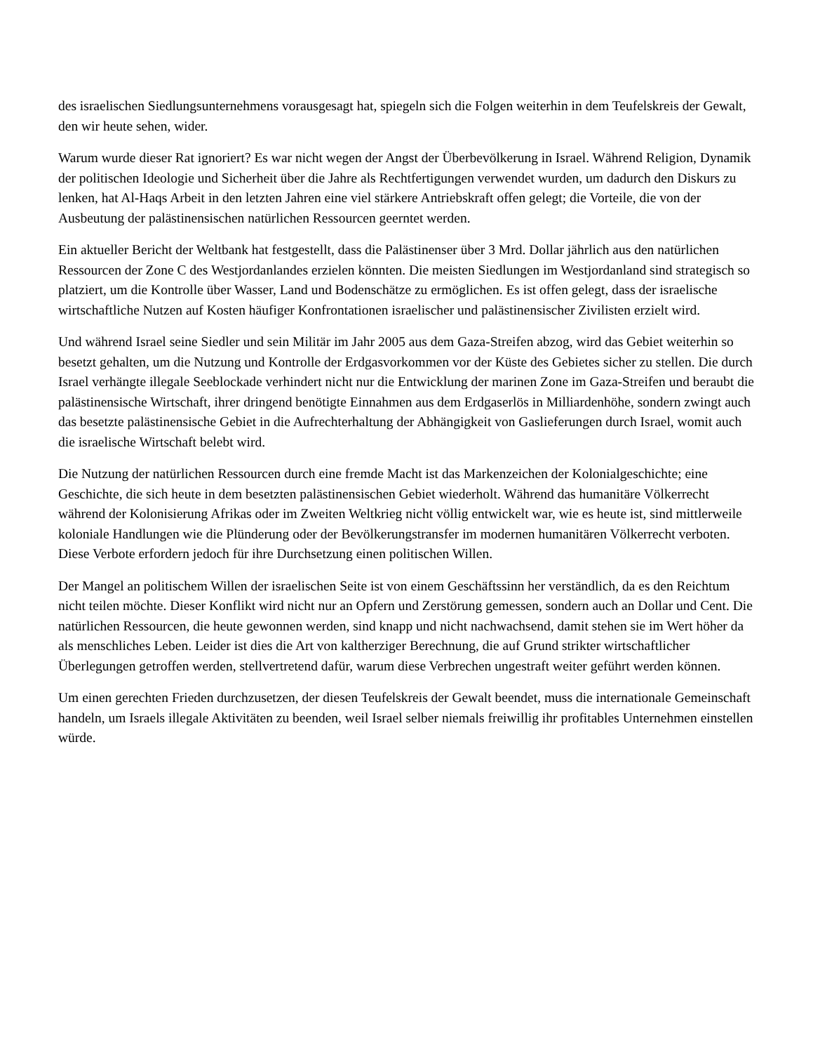des israelischen Siedlungsunternehmens vorausgesagt hat, spiegeln sich die Folgen weiterhin in dem Teufelskreis der Gewalt, den wir heute sehen, wider.
Warum wurde dieser Rat ignoriert? Es war nicht wegen der Angst der Überbevölkerung in Israel. Während Religion, Dynamik der politischen Ideologie und Sicherheit über die Jahre als Rechtfertigungen verwendet wurden, um dadurch den Diskurs zu lenken, hat Al-Haqs Arbeit in den letzten Jahren eine viel stärkere Antriebskraft offen gelegt; die Vorteile, die von der Ausbeutung der palästinensischen natürlichen Ressourcen geerntet werden.
Ein aktueller Bericht der Weltbank hat festgestellt, dass die Palästinenser über 3 Mrd. Dollar jährlich aus den natürlichen Ressourcen der Zone C des Westjordanlandes erzielen könnten. Die meisten Siedlungen im Westjordanland sind strategisch so platziert, um die Kontrolle über Wasser, Land und Bodenschätze zu ermöglichen. Es ist offen gelegt, dass der israelische wirtschaftliche Nutzen auf Kosten häufiger Konfrontationen israelischer und palästinensischer Zivilisten erzielt wird.
Und während Israel seine Siedler und sein Militär im Jahr 2005 aus dem Gaza-Streifen abzog, wird das Gebiet weiterhin so besetzt gehalten, um die Nutzung und Kontrolle der Erdgasvorkommen vor der Küste des Gebietes sicher zu stellen. Die durch Israel verhängte illegale Seeblockade verhindert nicht nur die Entwicklung der marinen Zone im Gaza-Streifen und beraubt die palästinensische Wirtschaft, ihrer dringend benötigte Einnahmen aus dem Erdgaserlös in Milliardenhöhe, sondern zwingt auch das besetzte palästinensische Gebiet in die Aufrechterhaltung der Abhängigkeit von Gaslieferungen durch Israel, womit auch die israelische Wirtschaft belebt wird.
Die Nutzung der natürlichen Ressourcen durch eine fremde Macht ist das Markenzeichen der Kolonialgeschichte; eine Geschichte, die sich heute in dem besetzten palästinensischen Gebiet wiederholt. Während das humanitäre Völkerrecht während der Kolonisierung Afrikas oder im Zweiten Weltkrieg nicht völlig entwickelt war, wie es heute ist, sind mittlerweile koloniale Handlungen wie die Plünderung oder der Bevölkerungstransfer im modernen humanitären Völkerrecht verboten. Diese Verbote erfordern jedoch für ihre Durchsetzung einen politischen Willen.
Der Mangel an politischem Willen der israelischen Seite ist von einem Geschäftssinn her verständlich, da es den Reichtum nicht teilen möchte. Dieser Konflikt wird nicht nur an Opfern und Zerstörung gemessen, sondern auch an Dollar und Cent. Die natürlichen Ressourcen, die heute gewonnen werden, sind knapp und nicht nachwachsend, damit stehen sie im Wert höher da als menschliches Leben. Leider ist dies die Art von kaltherziger Berechnung, die auf Grund strikter wirtschaftlicher Überlegungen getroffen werden, stellvertretend dafür, warum diese Verbrechen ungestraft weiter geführt werden können.
Um einen gerechten Frieden durchzusetzen, der diesen Teufelskreis der Gewalt beendet, muss die internationale Gemeinschaft handeln, um Israels illegale Aktivitäten zu beenden, weil Israel selber niemals freiwillig ihr profitables Unternehmen einstellen würde.